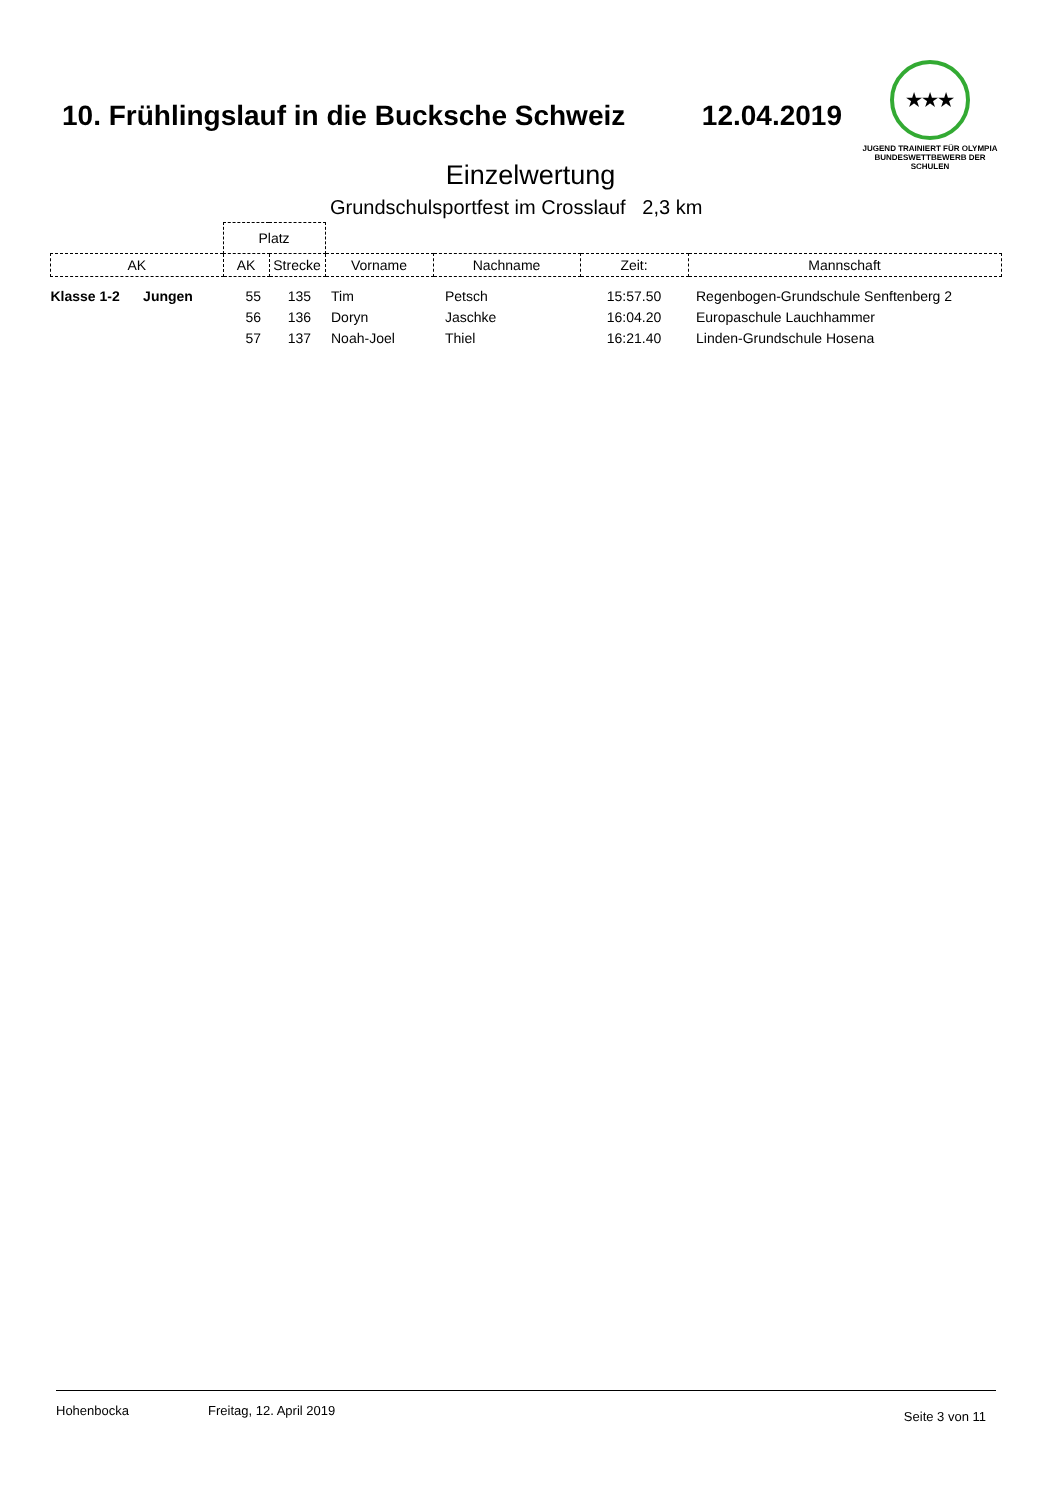10. Frühlingslauf in die Bucksche Schweiz 12.04.2019
★★★
JUGEND TRAINIERT FÜR OLYMPIA
BUNDESWETTBEWERB DER SCHULEN
Einzelwertung
Grundschulsportfest im Crosslauf 2,3 km
| | Platz | | | | | |
| --- | --- | --- | --- | --- | --- | --- |
| AK | AK | Strecke | Vorname | Nachname | Zeit: | Mannschaft |
| Klasse 1-2 Jungen | 55 | 135 | Tim | Petsch | 15:57.50 | Regenbogen-Grundschule Senftenberg 2 |
| | 56 | 136 | Doryn | Jaschke | 16:04.20 | Europaschule Lauchhammer |
| | 57 | 137 | Noah-Joel | Thiel | 16:21.40 | Linden-Grundschule Hosena |
Hohenbocka Freitag, 12. April 2019 Seite 3 von 11